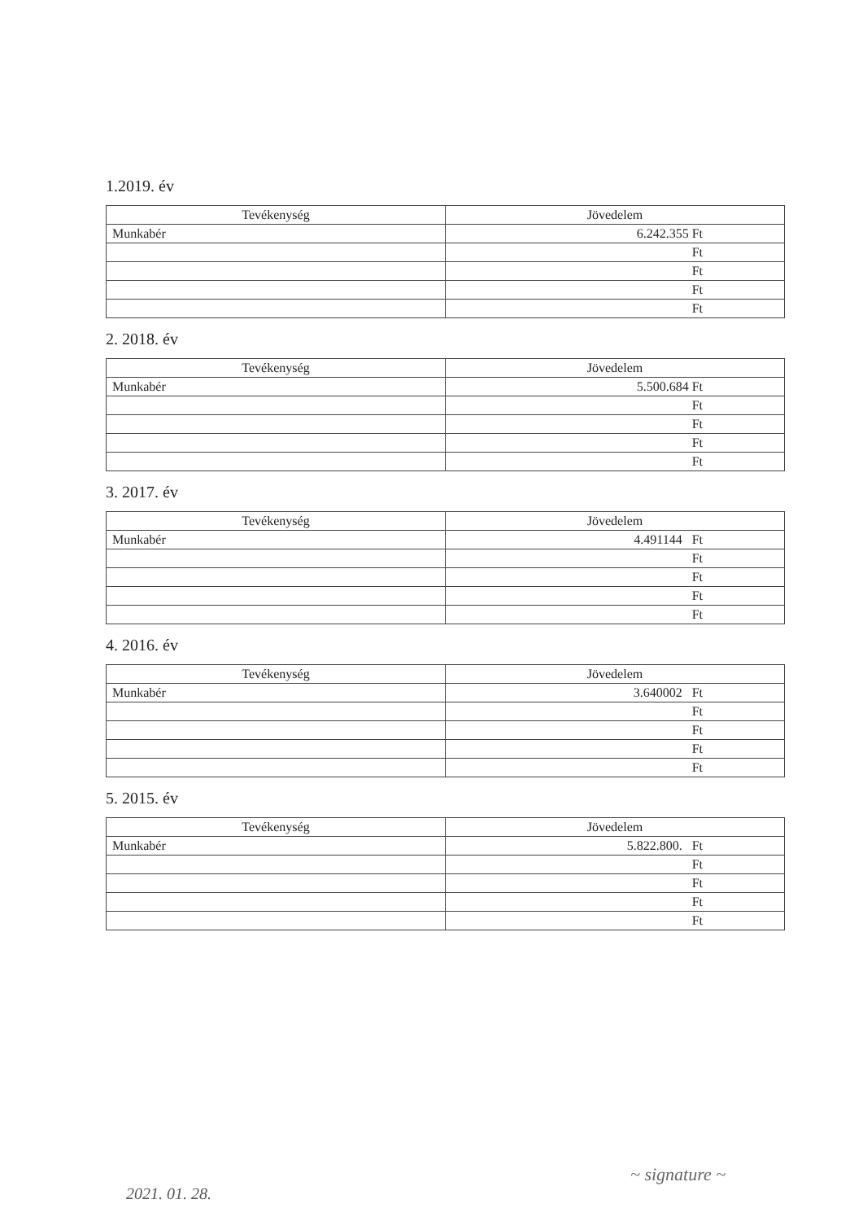1.2019. év
| Tevékenység | Jövedelem |
| --- | --- |
| Munkabér | 6.242.355 Ft |
| | Ft |
| | Ft |
| | Ft |
| | Ft |
2. 2018. év
| Tevékenység | Jövedelem |
| --- | --- |
| Munkabér | 5.500.684 Ft |
| | Ft |
| | Ft |
| | Ft |
| | Ft |
3. 2017. év
| Tevékenység | Jövedelem |
| --- | --- |
| Munkabér | 4.491144 Ft |
| | Ft |
| | Ft |
| | Ft |
| | Ft |
4. 2016. év
| Tevékenység | Jövedelem |
| --- | --- |
| Munkabér | 3.640002 Ft |
| | Ft |
| | Ft |
| | Ft |
| | Ft |
5. 2015. év
| Tevékenység | Jövedelem |
| --- | --- |
| Munkabér | 5.822.800. Ft |
| | Ft |
| | Ft |
| | Ft |
| | Ft |
~ signature ~
2021. 01. 28.